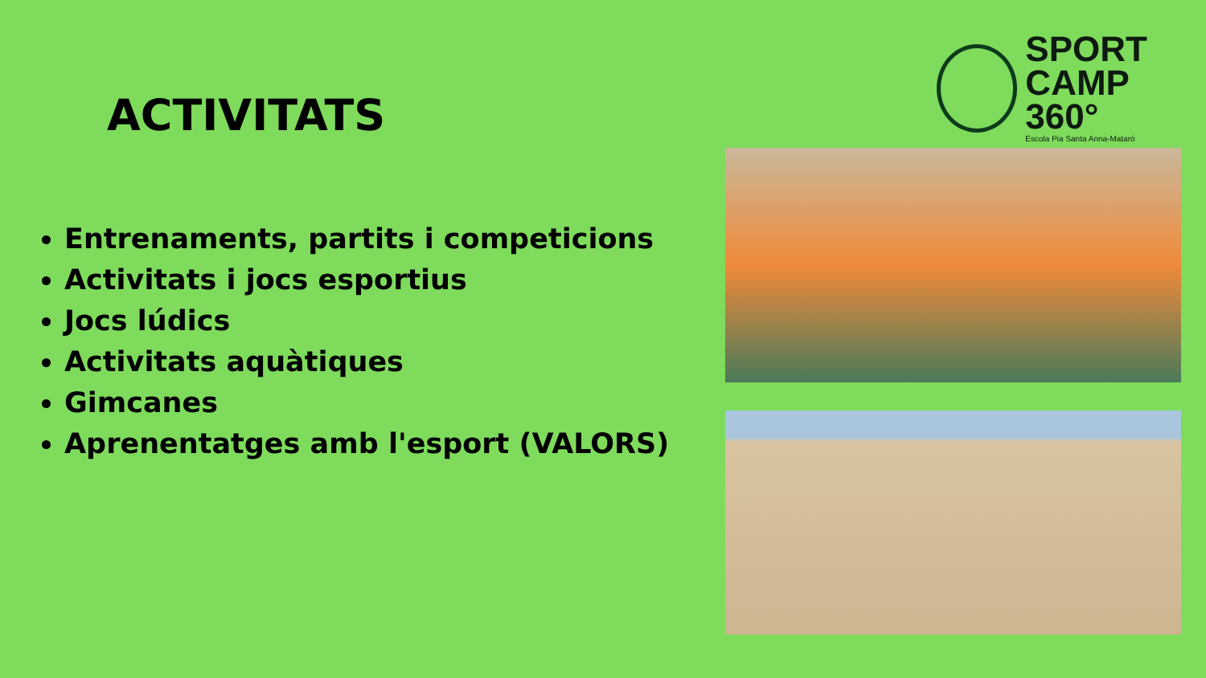SPORT
CAMP 360°
Escola Pia Santa Anna-Mataró
ACTIVITATS
Entrenaments, partits i competicions
Activitats i jocs esportius
Jocs lúdics
Activitats aquàtiques
Gimcanes
Aprenentatges amb l'esport (VALORS)